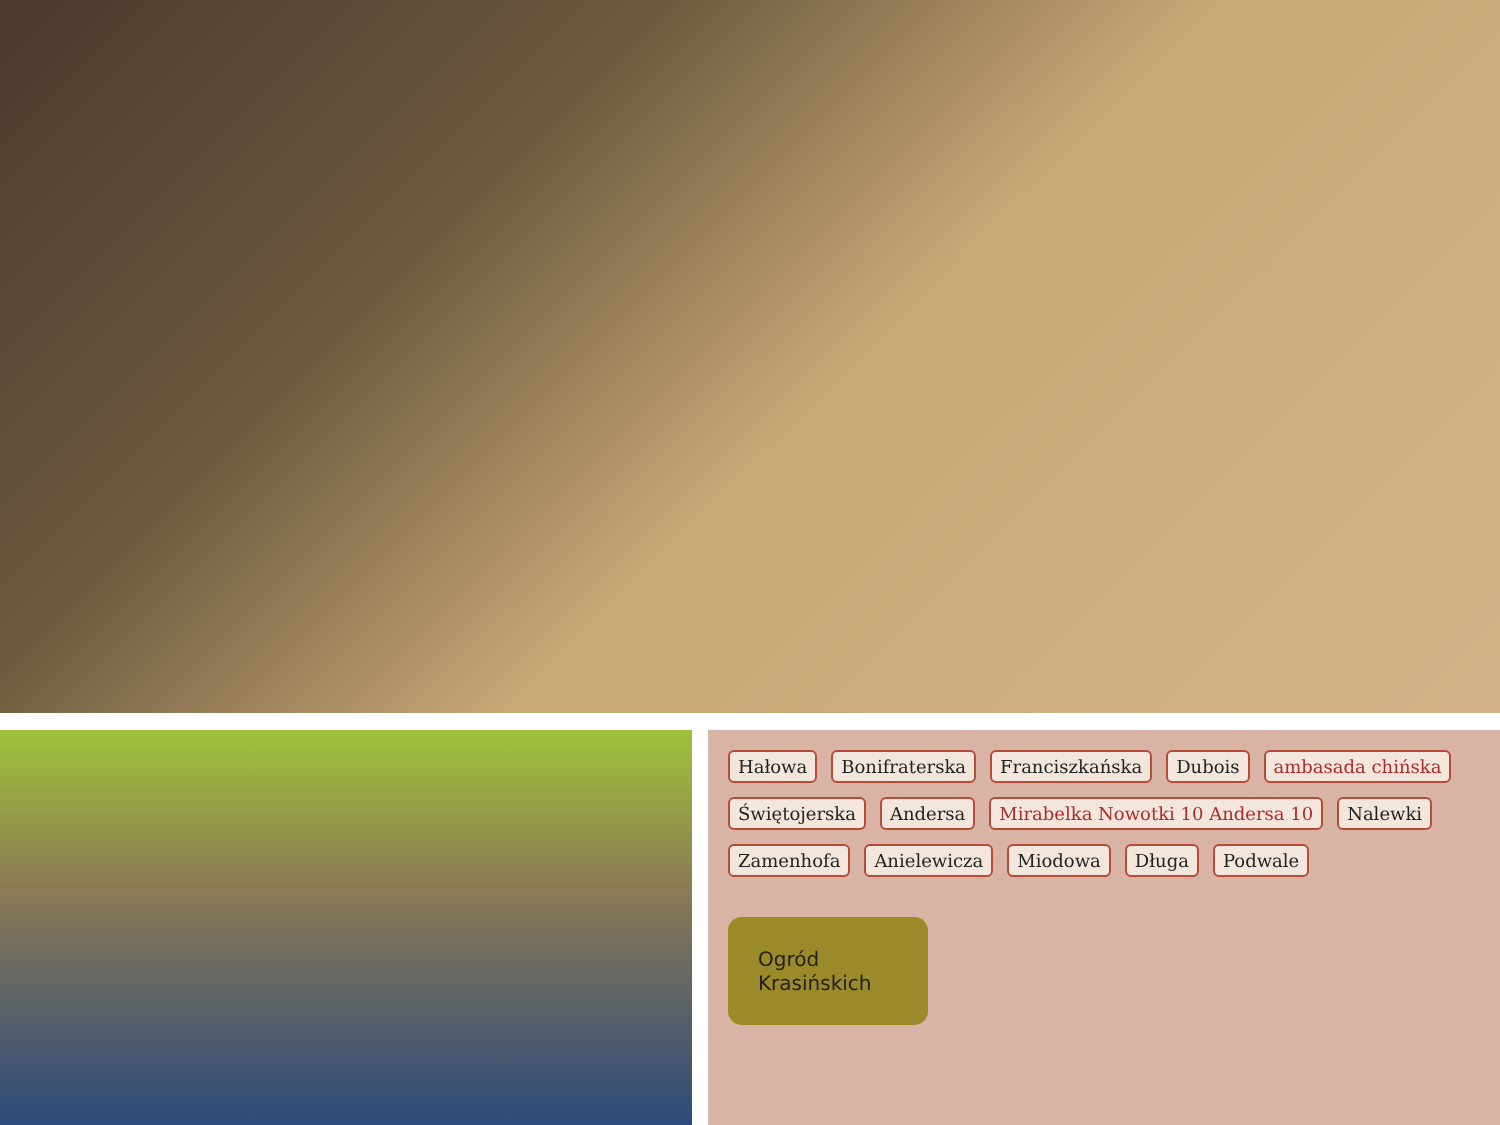Hałowa Bonifraterska Franciszkańska Dubois ambasada chińska Świętojerska Andersa Mirabelka Nowotki 10 Andersa 10 Nalewki Zamenhofa Anielewicza Miodowa Długa Podwale
Ogród Krasińskich